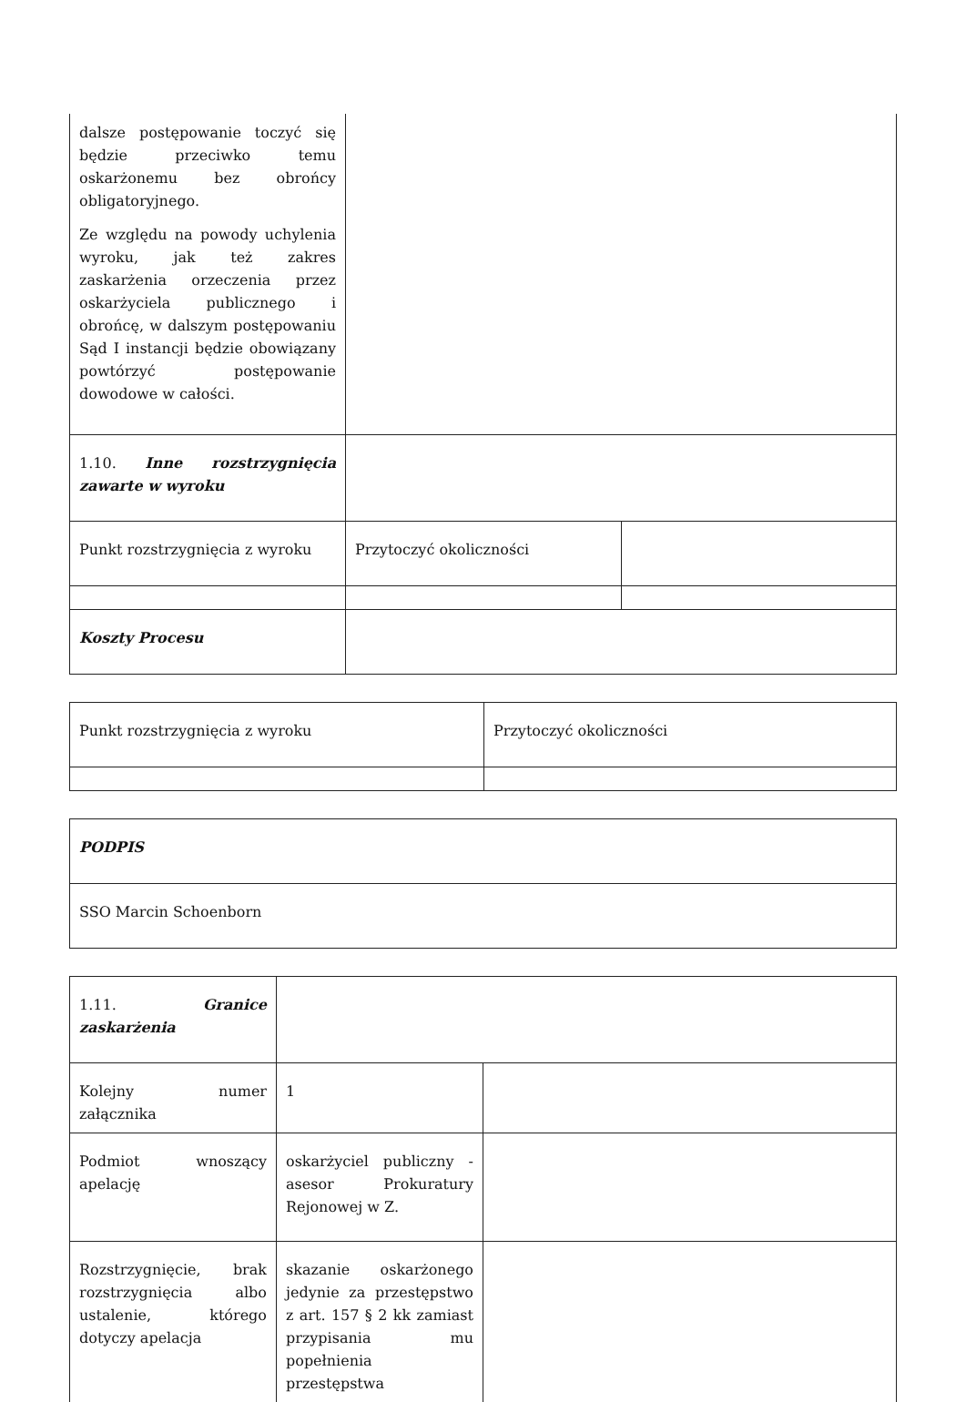| dalsze postępowanie toczyć się będzie przeciwko temu oskarżonemu bez obrońcy obligatoryjnego. Ze względu na powody uchylenia wyroku, jak też zakres zaskarżenia orzeczenia przez oskarżyciela publicznego i obrońcę, w dalszym postępowaniu Sąd I instancji będzie obowiązany powtórzyć postępowanie dowodowe w całości. | | |
| 1.10. Inne rozstrzygnięcia zawarte w wyroku | | |
| Punkt rozstrzygnięcia z wyroku | Przytoczyć okoliczności | |
| Koszty Procesu | | |
| Punkt rozstrzygnięcia z wyroku | Przytoczyć okoliczności |
| PODPIS |
| SSO Marcin Schoenborn |
| 1.11. Granice zaskarżenia | | |
| Kolejny numer załącznika | 1 | |
| Podmiot wnoszący apelację | oskarżyciel publiczny - asesor Prokuratury Rejonowej w Z. | |
| Rozstrzygnięcie, brak rozstrzygnięcia albo ustalenie, którego dotyczy apelacja | skazanie oskarżonego jedynie za przestępstwo z art. 157 § 2 kk zamiast przypisania mu popełnienia przestępstwa | |